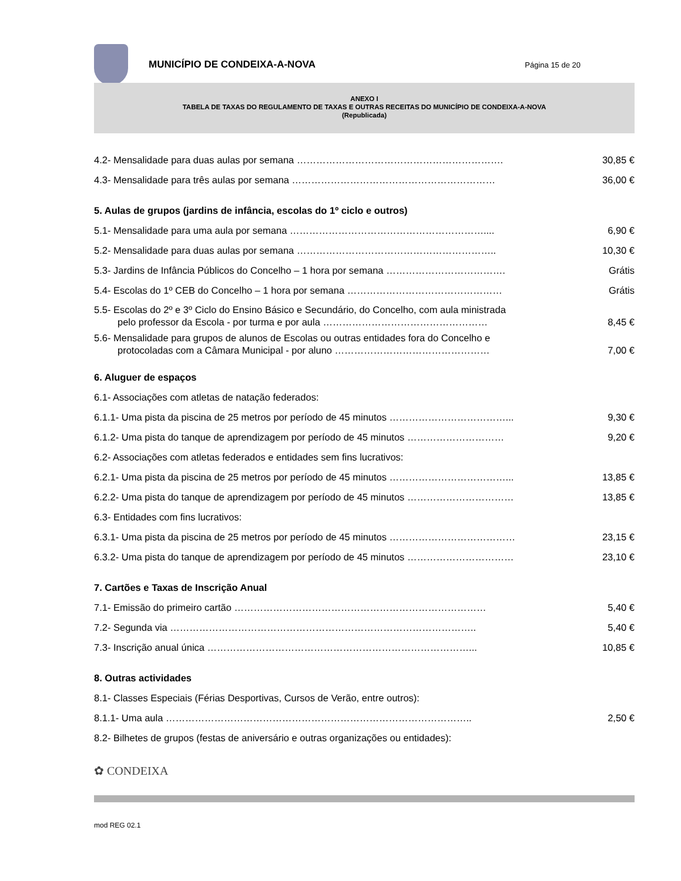MUNICÍPIO DE CONDEIXA-A-NOVA
Página 15 de 20
ANEXO I
TABELA DE TAXAS DO REGULAMENTO DE TAXAS E OUTRAS RECEITAS DO MUNICÍPIO DE CONDEIXA-A-NOVA
(Republicada)
4.2- Mensalidade para duas aulas por semana ………………………………………………………. 30,85 €
4.3- Mensalidade para três aulas por semana ……………………………………………………… 36,00 €
5. Aulas de grupos (jardins de infância, escolas do 1º ciclo e outros)
5.1- Mensalidade para uma aula por semana …………………………………………………….... 6,90 €
5.2- Mensalidade para duas aulas por semana …………………………………………………….. 10,30 €
5.3- Jardins de Infância Públicos do Concelho – 1 hora por semana ………………………………. Grátis
5.4- Escolas do 1º CEB do Concelho – 1 hora por semana ………………………………………… Grátis
5.5- Escolas do 2º e 3º Ciclo do Ensino Básico e Secundário, do Concelho, com aula ministrada
pelo professor da Escola - por turma e por aula …………………………………………… 8,45 €
5.6- Mensalidade para grupos de alunos de Escolas ou outras entidades fora do Concelho e
protocoladas com a Câmara Municipal - por aluno ………………………………………… 7,00 €
6. Aluguer de espaços
6.1- Associações com atletas de natação federados:
6.1.1- Uma pista da piscina de 25 metros por período de 45 minutos ………………………………... 9,30 €
6.1.2- Uma pista do tanque de aprendizagem por período de 45 minutos ………………………… 9,20 €
6.2- Associações com atletas federados e entidades sem fins lucrativos:
6.2.1- Uma pista da piscina de 25 metros por período de 45 minutos ………………………………... 13,85 €
6.2.2- Uma pista do tanque de aprendizagem por período de 45 minutos …………………………… 13,85 €
6.3- Entidades com fins lucrativos:
6.3.1- Uma pista da piscina de 25 metros por período de 45 minutos ………………………………… 23,15 €
6.3.2- Uma pista do tanque de aprendizagem por período de 45 minutos …………………………… 23,10 €
7. Cartões e Taxas de Inscrição Anual
7.1- Emissão do primeiro cartão …………………………………………………………………… 5,40 €
7.2- Segunda via ………………………………………………………………………………….. 5,40 €
7.3- Inscrição anual única ………………………………………………………………………... 10,85 €
8. Outras actividades
8.1- Classes Especiais (Férias Desportivas, Cursos de Verão, entre outros):
8.1.1- Uma aula ………………………………………………………………………………….. 2,50 €
8.2- Bilhetes de grupos (festas de aniversário e outras organizações ou entidades):
✿ CONDEIXA
mod REG 02.1